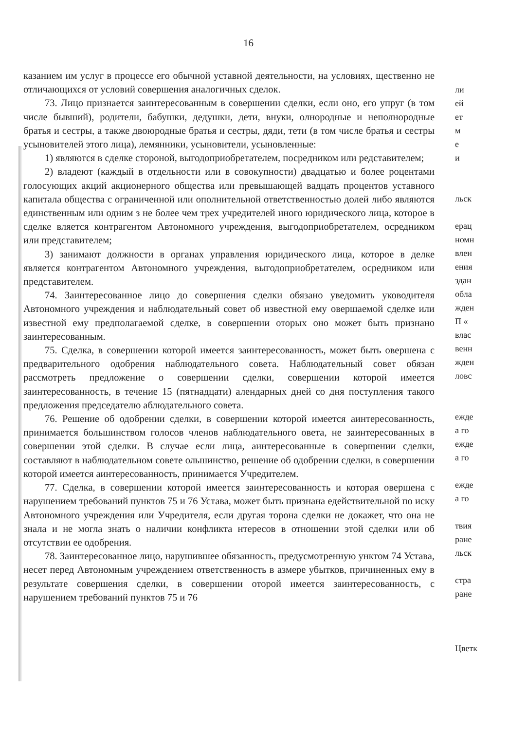16
казанием им услуг в процессе его обычной уставной деятельности, на условиях, щественно не отличающихся от условий совершения аналогичных сделок.
73. Лицо признается заинтересованным в совершении сделки, если оно, его упруг (в том числе бывший), родители, бабушки, дедушки, дети, внуки, олнородные и неполнородные братья и сестры, а также двоюродные братья и сестры, дяди, тети (в том числе братья и сестры усыновителей этого лица), лемянники, усыновители, усыновленные:
1) являются в сделке стороной, выгодоприобретателем, посредником или редставителем;
2) владеют (каждый в отдельности или в совокупности) двадцатью и более роцентами голосующих акций акционерного общества или превышающей вадцать процентов уставного капитала общества с ограниченной или ополнительной ответственностью долей либо являются единственным или одним з не более чем трех учредителей иного юридического лица, которое в сделке вляется контрагентом Автономного учреждения, выгодоприобретателем, осредником или представителем;
3) занимают должности в органах управления юридического лица, которое в делке является контрагентом Автономного учреждения, выгодоприобретателем, осредником или представителем.
74. Заинтересованное лицо до совершения сделки обязано уведомить уководителя Автономного учреждения и наблюдательный совет об известной ему овершаемой сделке или известной ему предполагаемой сделке, в совершении оторых оно может быть признано заинтересованным.
75. Сделка, в совершении которой имеется заинтересованность, может быть овершена с предварительного одобрения наблюдательного совета. Наблюдательный совет обязан рассмотреть предложение о совершении сделки, совершении которой имеется заинтересованность, в течение 15 (пятнадцати) алендарных дней со дня поступления такого предложения председателю аблюдательного совета.
76. Решение об одобрении сделки, в совершении которой имеется аинтересованность, принимается большинством голосов членов наблюдательного овета, не заинтересованных в совершении этой сделки. В случае если лица, аинтересованные в совершении сделки, составляют в наблюдательном совете ольшинство, решение об одобрении сделки, в совершении которой имеется аинтересованность, принимается Учредителем.
77. Сделка, в совершении которой имеется заинтересованность и которая овершена с нарушением требований пунктов 75 и 76 Устава, может быть признана едействительной по иску Автономного учреждения или Учредителя, если другая торона сделки не докажет, что она не знала и не могла знать о наличии конфликта нтересов в отношении этой сделки или об отсутствии ее одобрения.
78. Заинтересованное лицо, нарушившее обязанность, предусмотренную унктом 74 Устава, несет перед Автономным учреждением ответственность в азмере убытков, причиненных ему в результате совершения сделки, в совершении оторой имеется заинтересованность, с нарушением требований пунктов 75 и 76
ли
ей
ет
м
е
и
льск
ерац
номн
влен
ения
здан
обла
жден
П «
влас
венн
жден
ловс
ежде
а го
ежде
а го
ежде
а го
твия
ране
льск
стра
ране
Цветк